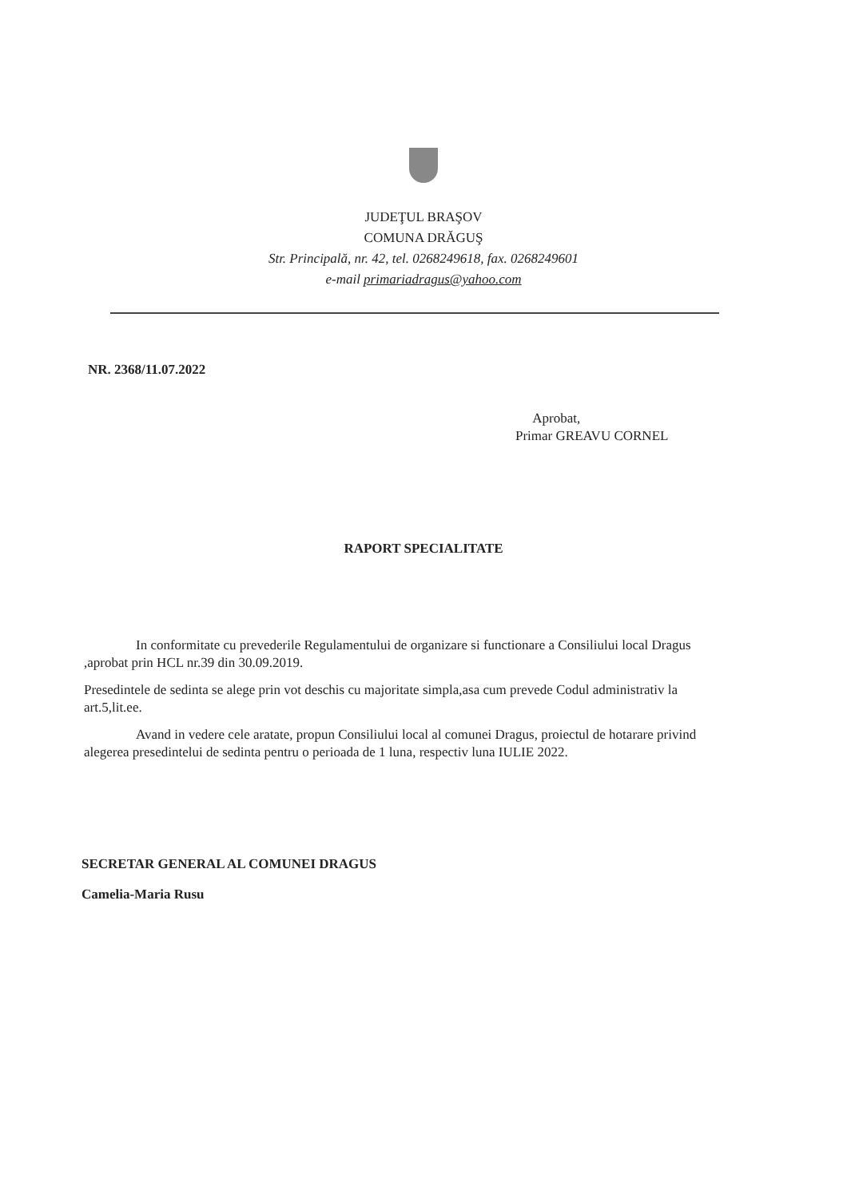JUDEŢUL BRAŞOV
COMUNA DRĂGUŞ
Str. Principală, nr. 42, tel. 0268249618, fax. 0268249601
e-mail primariadragus@yahoo.com
NR. 2368/11.07.2022
Aprobat,
Primar GREAVU CORNEL
RAPORT SPECIALITATE
In conformitate cu prevederile Regulamentului de organizare si functionare a Consiliului local Dragus ,aprobat prin HCL nr.39 din 30.09.2019.
Presedintele de sedinta se alege prin vot deschis cu majoritate simpla,asa cum prevede Codul administrativ la art.5,lit.ee.
Avand in vedere cele aratate, propun Consiliului local al comunei Dragus, proiectul de hotarare privind alegerea presedintelui de sedinta pentru o perioada de 1 luna, respectiv luna IULIE 2022.
SECRETAR GENERAL AL COMUNEI DRAGUS
Camelia-Maria Rusu